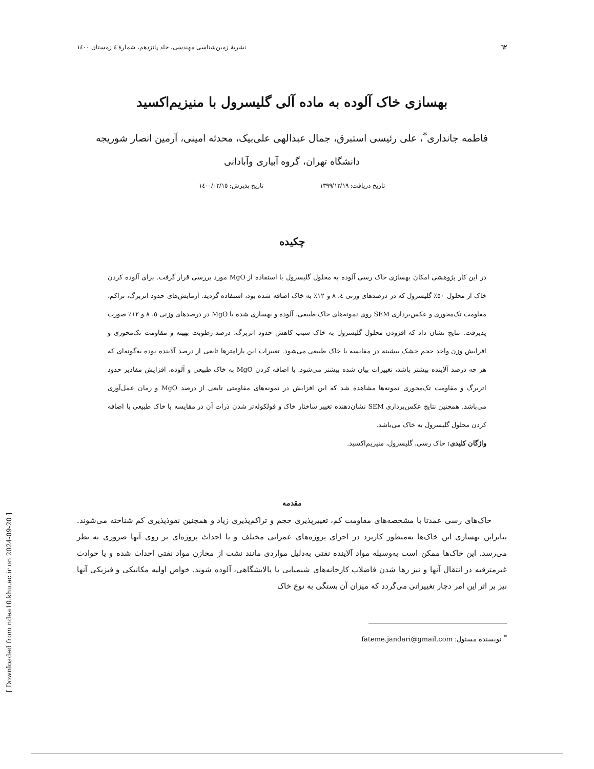٦٢ نشریهٔ زمین‌شناسی مهندسی، جلد پانزدهم، شمارهٔ ٤ زمستان ١٤٠٠
بهسازی خاک آلوده به ماده آلی گلیسرول با منیزیم‌اکسید
فاطمه جانداری<sup>*</sup>، علی رئیسی استبرق، جمال عبدالهی علی‌بیک، محدثه امینی، آرمین انصار شوریجه
دانشگاه تهران، گروه آبیاری وآبادانی
تاریخ دریافت: ١٣٩٩/١٢/١٩ تاریخ پذیرش: ١٤٠٠/٠٢/١٥
چکیده
در این کار پژوهشی امکان بهسازی خاک رسی آلوده به محلول گلیسرول با استفاده از MgO مورد بررسی قرار گرفت. برای آلوده کردن خاک از محلول ٥٠٪ گلیسرول که در درصدهای وزنی ٤، ٨ و ١٢٪ به خاک اضافه شده بود، استفاده گردید. آزمایش‌های حدود اتربرگ، تراکم، مقاومت تک‌محوری و عکس‌برداری SEM روی نمونه‌های خاک طبیعی، آلوده و بهسازی شده با MgO در درصدهای وزنی ٥، ٨ و ١٢٪ صورت پذیرفت. نتایج نشان داد که افزودن محلول گلیسرول به خاک سبب کاهش حدود اتربرگ، درصد رطوبت بهینه و مقاومت تک‌محوری و افزایش وزن واحد حجم خشک بیشینه در مقایسه با خاک طبیعی می‌شود. تغییرات این پارامترها تابعی از درصد آلاینده بوده به‌گونه‌ای که هر چه درصد آلاینده بیشتر باشد، تغییرات بیان شده بیشتر می‌شود. با اضافه کردن MgO به خاک طبیعی و آلوده، افزایش مقادیر حدود اتربرگ و مقاومت تک‌محوری نمونه‌ها مشاهده شد که این افزایش در نمونه‌های مقاومتی تابعی از درصد MgO و زمان عمل‌آوری می‌باشد. همچنین نتایج عکس‌برداری SEM نشان‌دهنده تغییر ساختار خاک و فولکوله‌تر شدن ذرات آن در مقایسه با خاک طبیعی با اضافه کردن محلول گلیسرول به خاک می‌باشد.
واژگان کلیدی: خاک رسی، گلیسرول، منیزیم‌اکسید.
مقدمه
خاک‌های رسی عمدتا با مشخصه‌های مقاومت کم، تغییرپذیری حجم و تراکم‌پذیری زیاد و همچنین نفوذپذیری کم شناخته می‌شوند. بنابراین بهسازی این خاک‌ها به‌منظور کاربرد در اجرای پروژه‌های عمرانی مختلف و یا احداث پروژه‌ای بر روی آنها ضروری به نظر می‌رسد. این خاک‌ها ممکن است به‌وسیله مواد آلاینده نفتی به‌دلیل مواردی مانند نشت از مخازن مواد نفتی احداث شده و یا حوادث غیرمترقبه در انتقال آنها و نیز رها شدن فاضلاب کارخانه‌های شیمیایی یا پالایشگاهی، آلوده شوند. خواص اولیه مکانیکی و فیزیکی آنها نیز بر اثر این امر دچار تغییراتی می‌گردد که میزان آن بستگی به نوع خاک
<sup>*</sup> نویسنده مسئول: fateme.jandari@gmail.com
[ Downloaded from ndea10.khu.ac.ir on 2024-09-20 ]